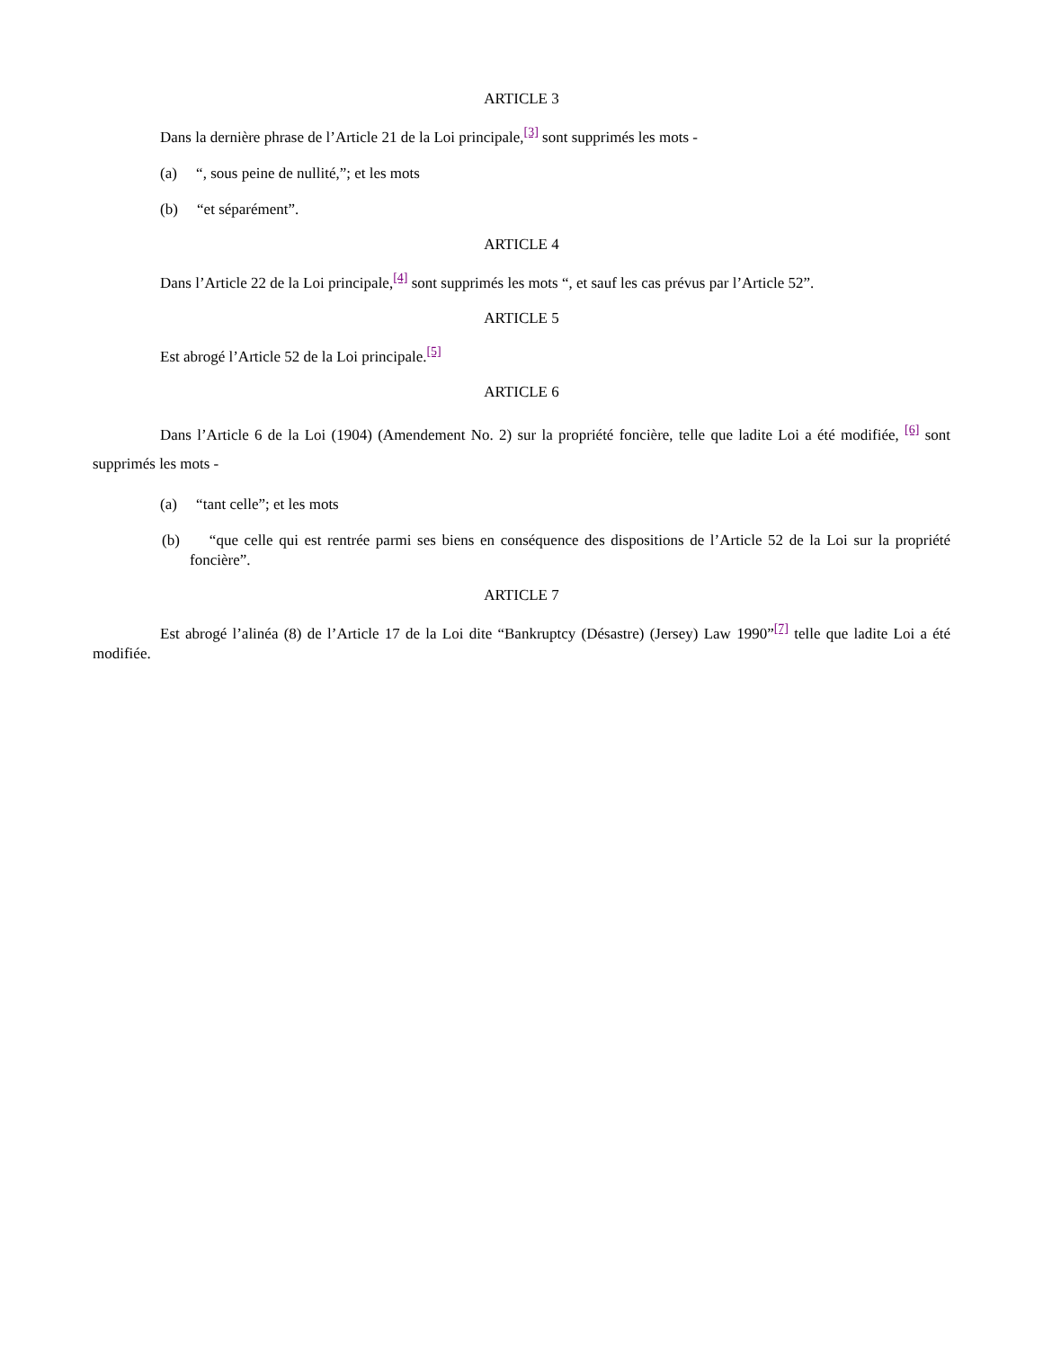ARTICLE 3
Dans la dernière phrase de l’Article 21 de la Loi principale,[3] sont supprimés les mots -
(a) “, sous peine de nullité,”; et les mots
(b) “et séparément”.
ARTICLE 4
Dans l’Article 22 de la Loi principale,[4] sont supprimés les mots “, et sauf les cas prévus par l’Article 52”.
ARTICLE 5
Est abrogé l’Article 52 de la Loi principale.[5]
ARTICLE 6
Dans l’Article 6 de la Loi (1904) (Amendement No. 2) sur la propriété foncière, telle que ladite Loi a été modifiée, [6] sont supprimés les mots -
(a) “tant celle”; et les mots
(b) “que celle qui est rentrée parmi ses biens en conséquence des dispositions de l’Article 52 de la Loi sur la propriété foncière”.
ARTICLE 7
Est abrogé l’alinéa (8) de l’Article 17 de la Loi dite “Bankruptcy (Désastre) (Jersey) Law 1990”[7] telle que ladite Loi a été modifiée.